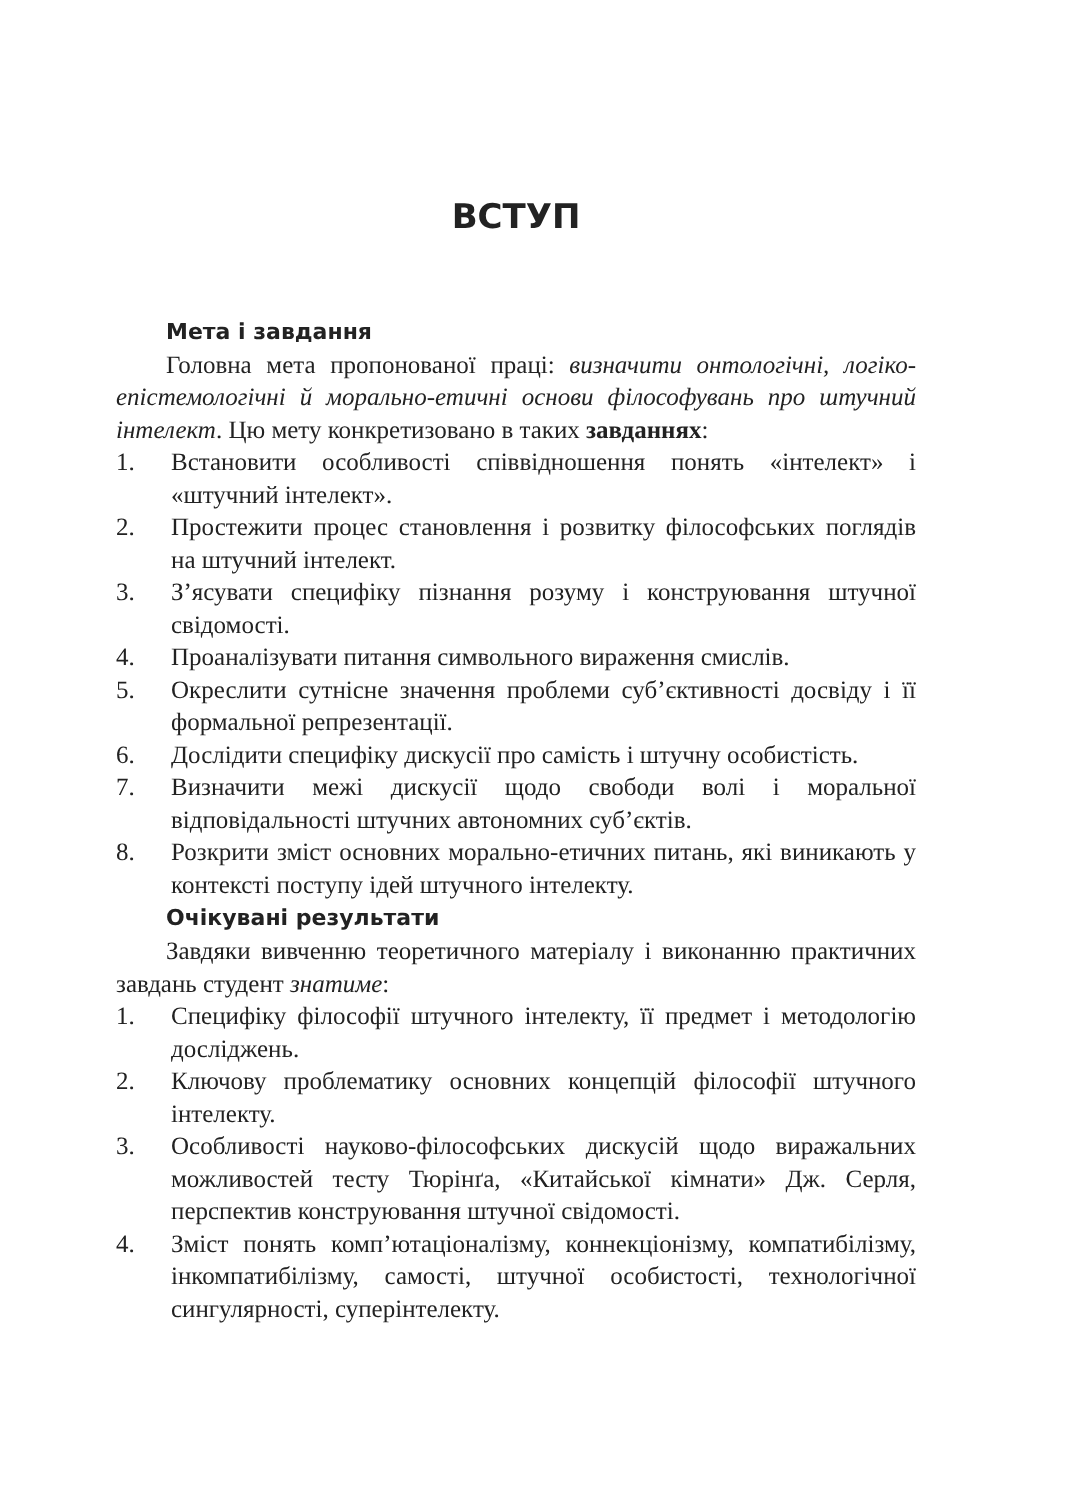ВСТУП
Мета і завдання
Головна мета пропонованої праці: визначити онтологічні, логіко-епістемологічні й морально-етичні основи філософувань про штучний інтелект. Цю мету конкретизовано в таких завданнях:
1. Встановити особливості співвідношення понять «інтелект» і «штучний інтелект».
2. Простежити процес становлення і розвитку філософських поглядів на штучний інтелект.
3. З’ясувати специфіку пізнання розуму і конструювання штучної свідомості.
4. Проаналізувати питання символьного вираження смислів.
5. Окреслити сутнісне значення проблеми суб’єктивності досвіду і її формальної репрезентації.
6. Дослідити специфіку дискусії про самість і штучну особистість.
7. Визначити межі дискусії щодо свободи волі і моральної відповідальності штучних автономних суб’єктів.
8. Розкрити зміст основних морально-етичних питань, які виникають у контексті поступу ідей штучного інтелекту.
Очікувані результати
Завдяки вивченню теоретичного матеріалу і виконанню практичних завдань студент знатиме:
1. Специфіку філософії штучного інтелекту, її предмет і методологію досліджень.
2. Ключову проблематику основних концепцій філософії штучного інтелекту.
3. Особливості науково-філософських дискусій щодо виражальних можливостей тесту Тюрінґа, «Китайської кімнати» Дж. Серля, перспектив конструювання штучної свідомості.
4. Зміст понять комп’ютаціоналізму, коннекціонізму, компатибілізму, інкомпатибілізму, самості, штучної особистості, технологічної сингулярності, суперінтелекту.